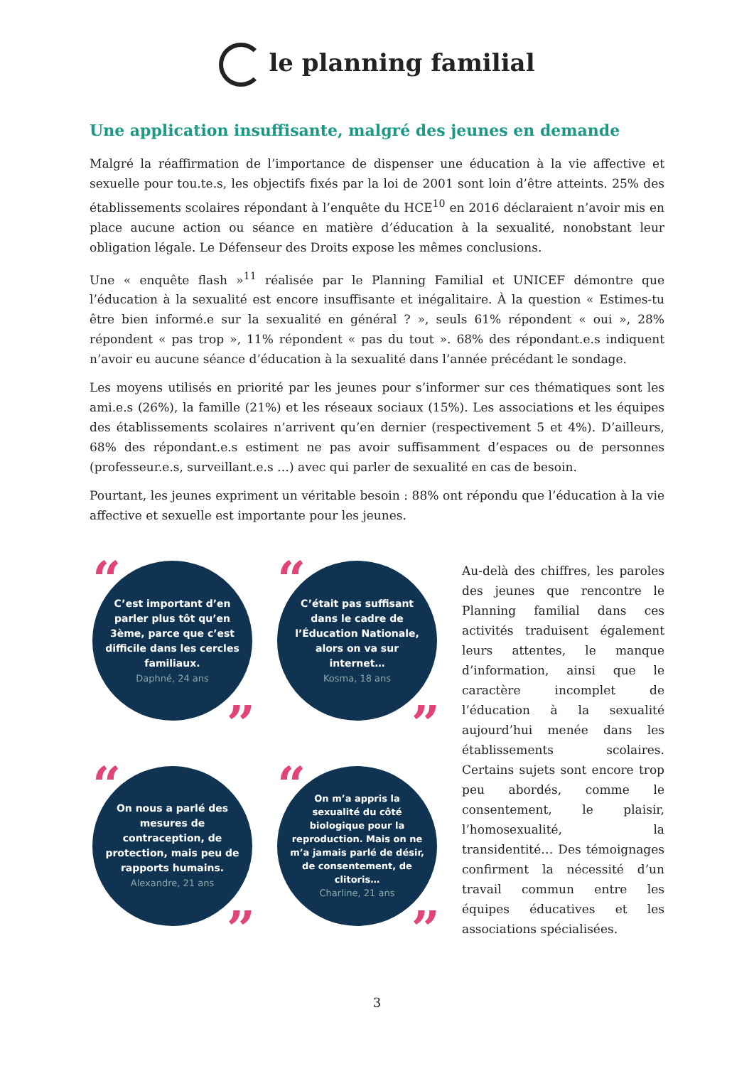le planning familial
Une application insuffisante, malgré des jeunes en demande
Malgré la réaffirmation de l’importance de dispenser une éducation à la vie affective et sexuelle pour tou.te.s, les objectifs fixés par la loi de 2001 sont loin d’être atteints. 25% des établissements scolaires répondant à l’enquête du HCE<sup>10</sup> en 2016 déclaraient n’avoir mis en place aucune action ou séance en matière d’éducation à la sexualité, nonobstant leur obligation légale. Le Défenseur des Droits expose les mêmes conclusions.
Une « enquête flash »<sup>11</sup> réalisée par le Planning Familial et UNICEF démontre que l’éducation à la sexualité est encore insuffisante et inégalitaire. À la question « Estimes-tu être bien informé.e sur la sexualité en général ? », seuls 61% répondent « oui », 28% répondent « pas trop », 11% répondent « pas du tout ». 68% des répondant.e.s indiquent n’avoir eu aucune séance d’éducation à la sexualité dans l’année précédant le sondage.
Les moyens utilisés en priorité par les jeunes pour s’informer sur ces thématiques sont les ami.e.s (26%), la famille (21%) et les réseaux sociaux (15%). Les associations et les équipes des établissements scolaires n’arrivent qu’en dernier (respectivement 5 et 4%). D’ailleurs, 68% des répondant.e.s estiment ne pas avoir suffisamment d’espaces ou de personnes (professeur.e.s, surveillant.e.s …) avec qui parler de sexualité en cas de besoin.
Pourtant, les jeunes expriment un véritable besoin : 88% ont répondu que l’éducation à la vie affective et sexuelle est importante pour les jeunes.
“
C’est important d’en parler plus tôt qu’en 3ème, parce que c’est difficile dans les cercles familiaux.
Daphné, 24 ans
”
“
C’était pas suffisant dans le cadre de l’Éducation Nationale, alors on va sur internet…
Kosma, 18 ans
”
“
On nous a parlé des mesures de contraception, de protection, mais peu de rapports humains.
Alexandre, 21 ans
”
“
On m’a appris la sexualité du côté biologique pour la reproduction. Mais on ne m’a jamais parlé de désir, de consentement, de clitoris…
Charline, 21 ans
”
Au-delà des chiffres, les paroles des jeunes que rencontre le Planning familial dans ces activités traduisent également leurs attentes, le manque d’information, ainsi que le caractère incomplet de l’éducation à la sexualité aujourd’hui menée dans les établissements scolaires. Certains sujets sont encore trop peu abordés, comme le consentement, le plaisir, l’homosexualité, la transidentité… Des témoignages confirment la nécessité d’un travail commun entre les équipes éducatives et les associations spécialisées.
3